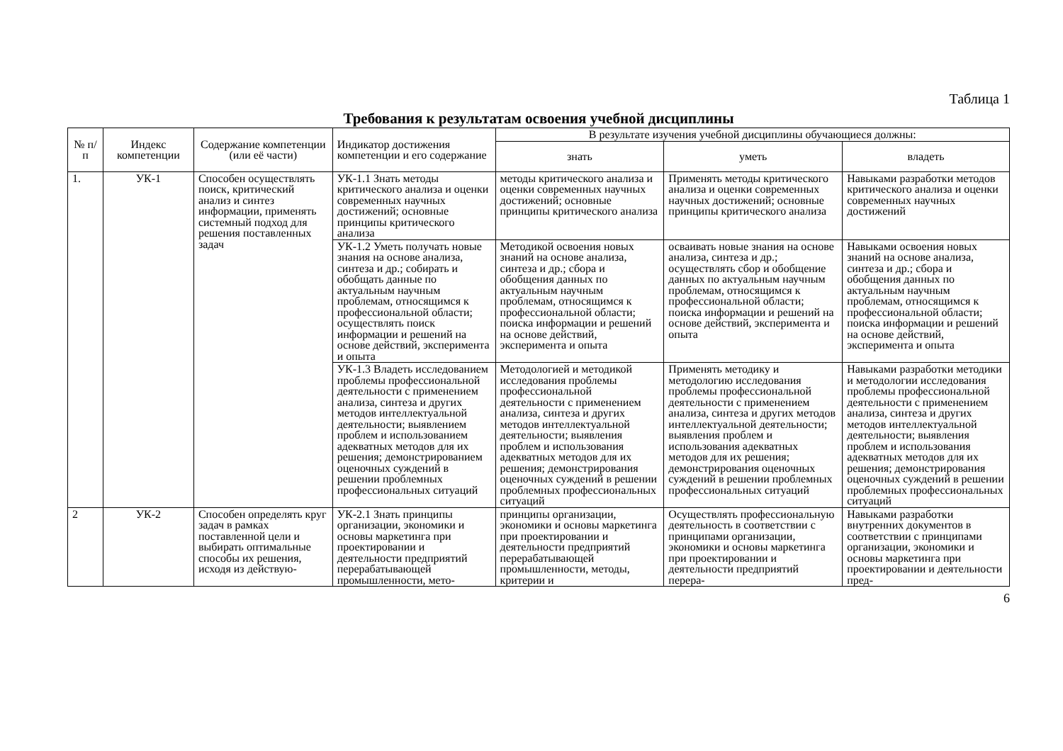Таблица 1
Требования к результатам освоения учебной дисциплины
| № п/п | Индекс компетенции | Содержание компетенции (или её части) | Индикатор достижения компетенции и его содержание | В результате изучения учебной дисциплины обучающиеся должны: | | |
| --- | --- | --- | --- | --- | --- | --- |
| | | | | знать | уметь | владеть |
| 1. | УК-1 | Способен осуществлять поиск, критический анализ и синтез информации, применять системный подход для решения поставленных задач | УК-1.1 Знать методы критического анализа и оценки современных научных достижений; основные принципы критического анализа | методы критического анализа и оценки современных научных достижений; основные принципы критического анализа | Применять методы критического анализа и оценки современных научных достижений; основные принципы критического анализа | Навыками разработки методов критического анализа и оценки современных научных достижений |
| | | | УК-1.2 Уметь получать новые знания на основе анализа, синтеза и др.; собирать и обобщать данные по актуальным научным проблемам, относящимся к профессиональной области; осуществлять поиск информации и решений на основе действий, эксперимента и опыта | Методикой освоения новых знаний на основе анализа, синтеза и др.; сбора и обобщения данных по актуальным научным проблемам, относящимся к профессиональной области; поиска информации и решений на основе действий, эксперимента и опыта | осваивать новые знания на основе анализа, синтеза и др.; осуществлять сбор и обобщение данных по актуальным научным проблемам, относящимся к профессиональной области; поиска информации и решений на основе действий, эксперимента и опыта | Навыками освоения новых знаний на основе анализа, синтеза и др.; сбора и обобщения данных по актуальным научным проблемам, относящимся к профессиональной области; поиска информации и решений на основе действий, эксперимента и опыта |
| | | | УК-1.3 Владеть исследованием проблемы профессиональной деятельности с применением анализа, синтеза и других методов интеллектуальной деятельности; выявлением проблем и использованием адекватных методов для их решения; демонстрированием оценочных суждений в решении проблемных профессиональных ситуаций | Методологией и методикой исследования проблемы профессиональной деятельности с применением анализа, синтеза и других методов интеллектуальной деятельности; выявления проблем и использования адекватных методов для их решения; демонстрирования оценочных суждений в решении проблемных профессиональных ситуаций | Применять методику и методологию исследования проблемы профессиональной деятельности с применением анализа, синтеза и других методов интеллектуальной деятельности; выявления проблем и использования адекватных методов для их решения; демонстрирования оценочных суждений в решении проблемных профессиональных ситуаций | Навыками разработки методики и методологии исследования проблемы профессиональной деятельности с применением анализа, синтеза и других методов интеллектуальной деятельности; выявления проблем и использования адекватных методов для их решения; демонстрирования оценочных суждений в решении проблемных профессиональных ситуаций |
| 2 | УК-2 | Способен определять круг задач в рамках поставленной цели и выбирать оптимальные способы их решения, исходя из действую- | УК-2.1 Знать принципы организации, экономики и основы маркетинга при проектировании и деятельности предприятий перерабатывающей промышленности, мето- | принципы организации, экономики и основы маркетинга при проектировании и деятельности предприятий перерабатывающей промышленности, методы, критерии и | Осуществлять профессиональную деятельность в соответствии с принципами организации, экономики и основы маркетинга при проектировании и деятельности предприятий перера- | Навыками разработки внутренних документов в соответствии с принципами организации, экономики и основы маркетинга при проектировании и деятельности пред- |
6